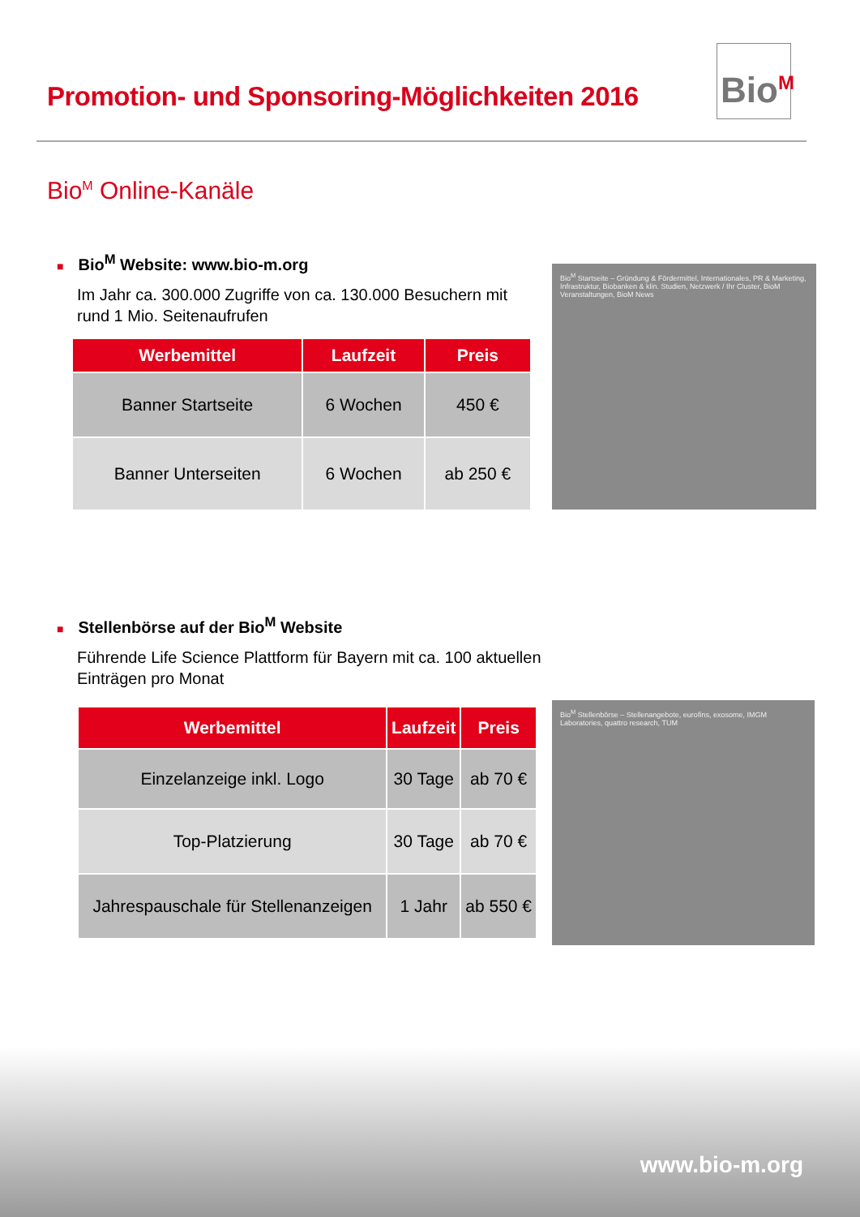Promotion- und Sponsoring-Möglichkeiten 2016
Bio<sup>M</sup>
Bio<sup>M</sup> Online-Kanäle
■ Bio<sup>M</sup> Website: www.bio-m.org
Im Jahr ca. 300.000 Zugriffe von ca. 130.000 Besuchern mit rund 1 Mio. Seitenaufrufen
| Werbemittel | Laufzeit | Preis |
| --- | --- | --- |
| Banner Startseite | 6 Wochen | 450 € |
| Banner Unterseiten | 6 Wochen | ab 250 € |
Bio<sup>M</sup> Startseite – Gründung & Fördermittel, Internationales, PR & Marketing, Infrastruktur, Biobanken & klin. Studien, Netzwerk / Ihr Cluster, BioM Veranstaltungen, BioM News
■ Stellenbörse auf der Bio<sup>M</sup> Website
Führende Life Science Plattform für Bayern mit ca. 100 aktuellen Einträgen pro Monat
| Werbemittel | Laufzeit | Preis |
| --- | --- | --- |
| Einzelanzeige inkl. Logo | 30 Tage | ab 70 € |
| Top-Platzierung | 30 Tage | ab 70 € |
| Jahrespauschale für Stellenanzeigen | 1 Jahr | ab 550 € |
Bio<sup>M</sup> Stellenbörse – Stellenangebote, eurofins, exosome, IMGM Laboratories, quattro research, TUM
www.bio-m.org